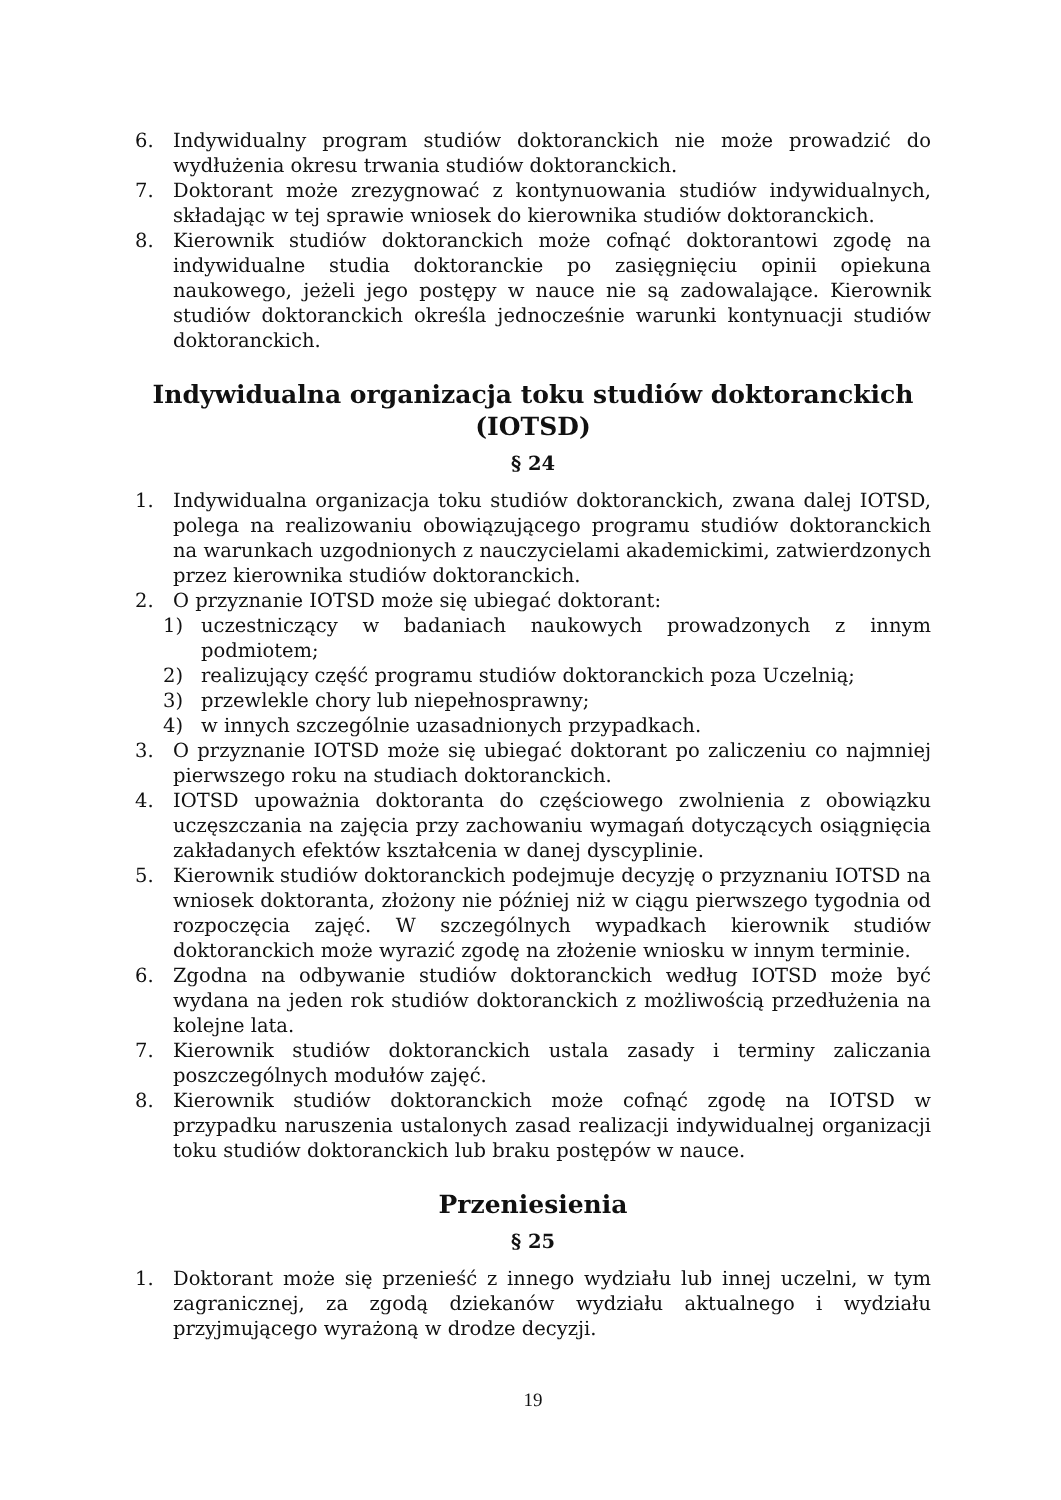6. Indywidualny program studiów doktoranckich nie może prowadzić do wydłużenia okresu trwania studiów doktoranckich.
7. Doktorant może zrezygnować z kontynuowania studiów indywidualnych, składając w tej sprawie wniosek do kierownika studiów doktoranckich.
8. Kierownik studiów doktoranckich może cofnąć doktorantowi zgodę na indywidualne studia doktoranckie po zasięgnięciu opinii opiekuna naukowego, jeżeli jego postępy w nauce nie są zadowalające. Kierownik studiów doktoranckich określa jednocześnie warunki kontynuacji studiów doktoranckich.
Indywidualna organizacja toku studiów doktoranckich (IOTSD)
§ 24
1. Indywidualna organizacja toku studiów doktoranckich, zwana dalej IOTSD, polega na realizowaniu obowiązującego programu studiów doktoranckich na warunkach uzgodnionych z nauczycielami akademickimi, zatwierdzonych przez kierownika studiów doktoranckich.
2. O przyznanie IOTSD może się ubiegać doktorant:
1) uczestniczący w badaniach naukowych prowadzonych z innym podmiotem;
2) realizujący część programu studiów doktoranckich poza Uczelnią;
3) przewlekle chory lub niepełnosprawny;
4) w innych szczególnie uzasadnionych przypadkach.
3. O przyznanie IOTSD może się ubiegać doktorant po zaliczeniu co najmniej pierwszego roku na studiach doktoranckich.
4. IOTSD upoważnia doktoranta do częściowego zwolnienia z obowiązku uczęszczania na zajęcia przy zachowaniu wymagań dotyczących osiągnięcia zakładanych efektów kształcenia w danej dyscyplinie.
5. Kierownik studiów doktoranckich podejmuje decyzję o przyznaniu IOTSD na wniosek doktoranta, złożony nie później niż w ciągu pierwszego tygodnia od rozpoczęcia zajęć. W szczególnych wypadkach kierownik studiów doktoranckich może wyrazić zgodę na złożenie wniosku w innym terminie.
6. Zgodna na odbywanie studiów doktoranckich według IOTSD może być wydana na jeden rok studiów doktoranckich z możliwością przedłużenia na kolejne lata.
7. Kierownik studiów doktoranckich ustala zasady i terminy zaliczania poszczególnych modułów zajęć.
8. Kierownik studiów doktoranckich może cofnąć zgodę na IOTSD w przypadku naruszenia ustalonych zasad realizacji indywidualnej organizacji toku studiów doktoranckich lub braku postępów w nauce.
Przeniesienia
§ 25
1. Doktorant może się przenieść z innego wydziału lub innej uczelni, w tym zagranicznej, za zgodą dziekanów wydziału aktualnego i wydziału przyjmującego wyrażoną w drodze decyzji.
19